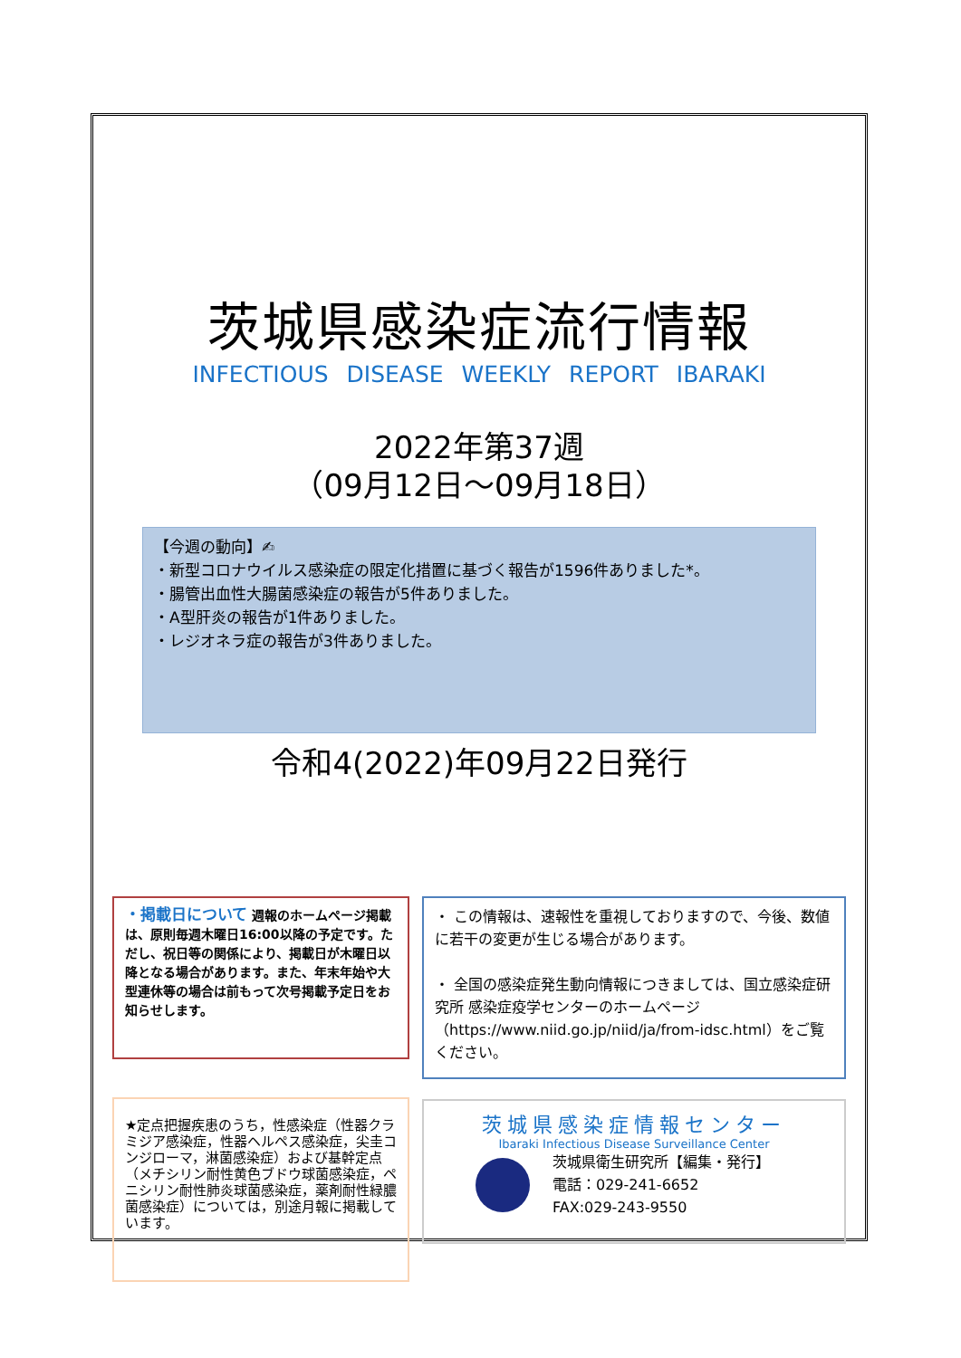茨城県感染症流行情報
INFECTIOUS DISEASE WEEKLY REPORT IBARAKI
2022年第37週
（09月12日～09月18日）
【今週の動向】✍
・新型コロナウイルス感染症の限定化措置に基づく報告が1596件ありました*。
・腸管出血性大腸菌感染症の報告が5件ありました。
・A型肝炎の報告が1件ありました。
・レジオネラ症の報告が3件ありました。
令和4(2022)年09月22日発行
・掲載日について 週報のホームページ掲載は、原則毎週木曜日16:00以降の予定です。ただし、祝日等の関係により、掲載日が木曜日以降となる場合があります。また、年末年始や大型連休等の場合は前もって次号掲載予定日をお知らせします。
・ この情報は、速報性を重視しておりますので、今後、数値に若干の変更が生じる場合があります。
・ 全国の感染症発生動向情報につきましては、国立感染症研究所 感染症疫学センターのホームページ（https://www.niid.go.jp/niid/ja/from-idsc.html）をご覧ください。
★定点把握疾患のうち，性感染症（性器クラミジア感染症，性器ヘルペス感染症，尖圭コンジローマ，淋菌感染症）および基幹定点（メチシリン耐性黄色ブドウ球菌感染症，ペニシリン耐性肺炎球菌感染症，薬剤耐性緑膿菌感染症）については，別途月報に掲載しています。
茨城県感染症情報センター
Ibaraki Infectious Disease Surveillance Center
茨城県衛生研究所【編集・発行】
電話：029-241-6652
FAX:029-243-9550